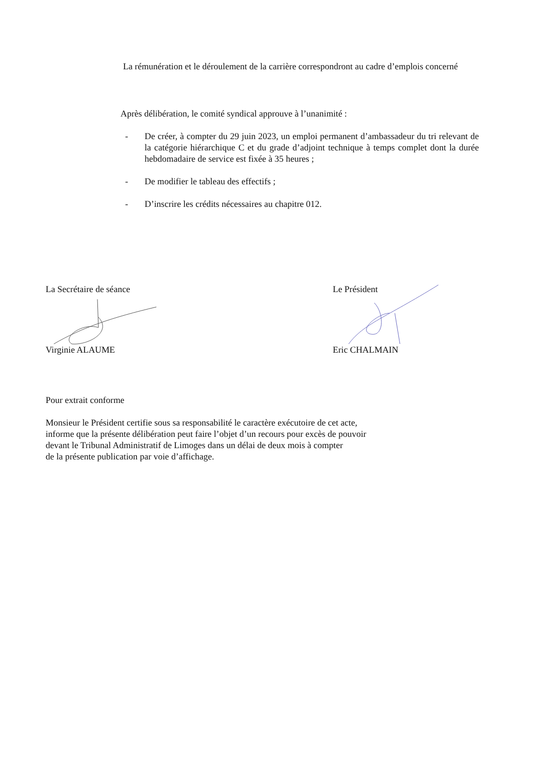La rémunération et le déroulement de la carrière correspondront au cadre d’emplois concerné
Après délibération, le comité syndical approuve à l’unanimité :
- De créer, à compter du 29 juin 2023, un emploi permanent d’ambassadeur du tri relevant de la catégorie hiérarchique C et du grade d’adjoint technique à temps complet dont la durée hebdomadaire de service est fixée à 35 heures ;
- De modifier le tableau des effectifs ;
- D’inscrire les crédits nécessaires au chapitre 012.
La Secrétaire de séance
Virginie ALAUME
Le Président
Eric CHALMAIN
Pour extrait conforme
Monsieur le Président certifie sous sa responsabilité le caractère exécutoire de cet acte,
informe que la présente délibération peut faire l’objet d’un recours pour excès de pouvoir
devant le Tribunal Administratif de Limoges dans un délai de deux mois à compter
de la présente publication par voie d’affichage.